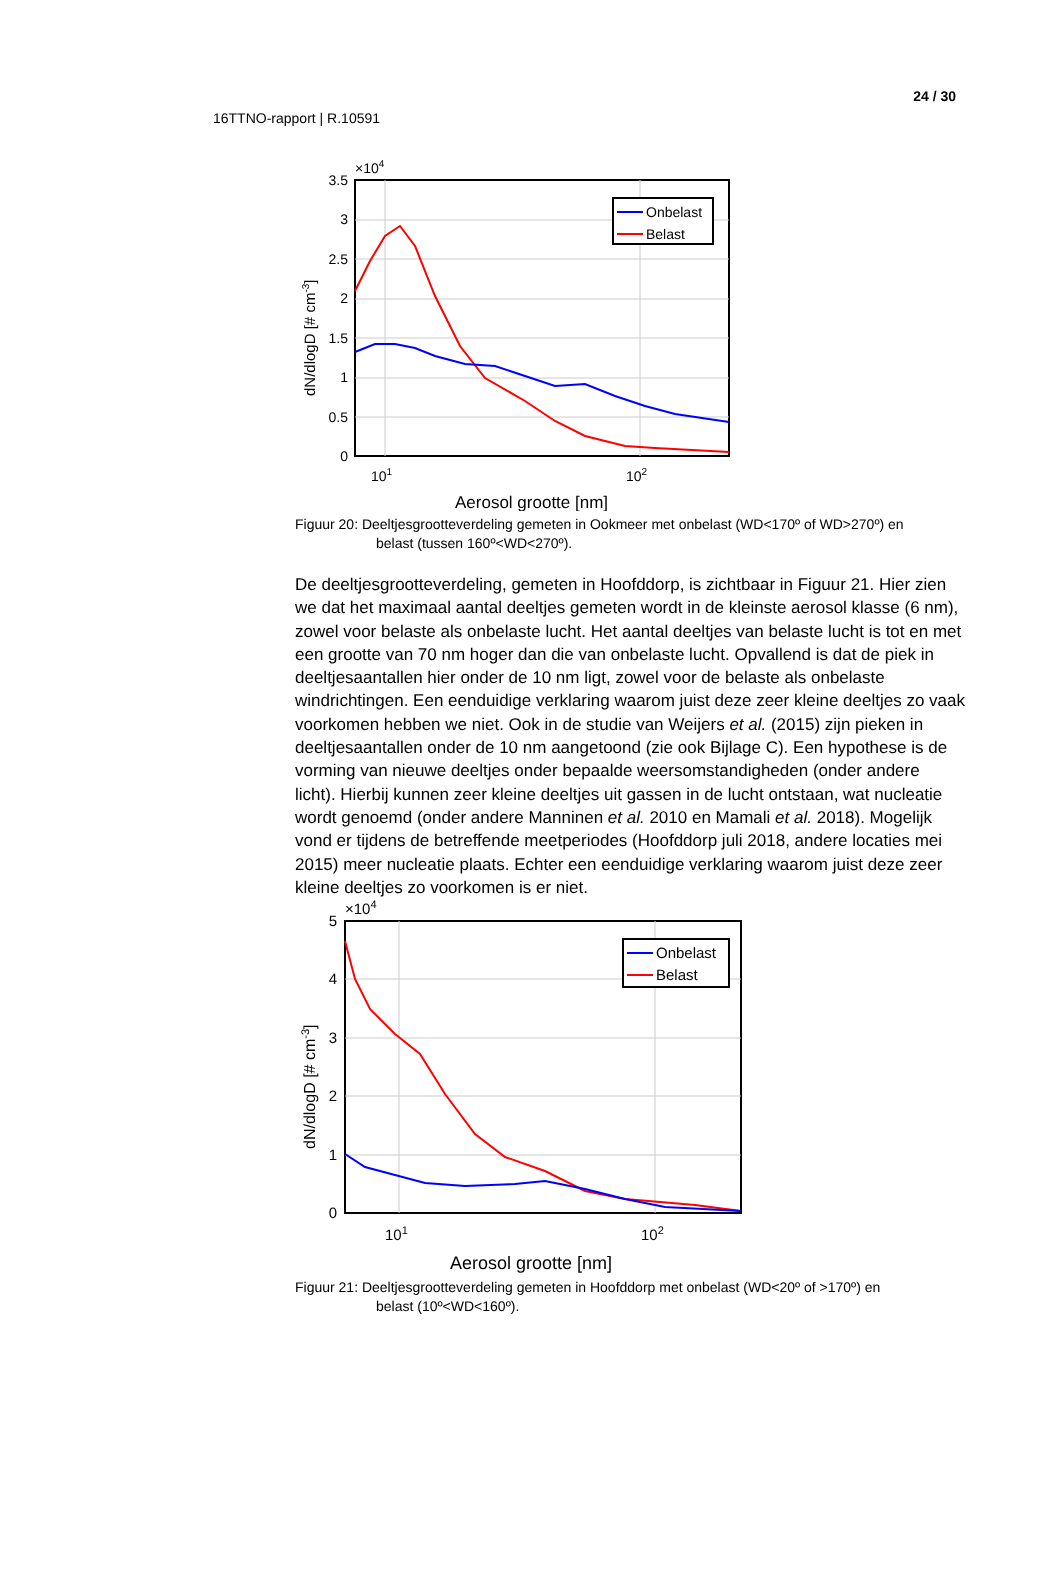24 / 30
16TTNO-rapport | R.10591
Onbelast
Belast
3.5
3
2.5
2
1.5
1
0.5
0
×104
101
102
Aerosol grootte [nm]
dN/dlogD [# cm-3]
Figuur 20: Deeltjesgrootteverdeling gemeten in Ookmeer met onbelast (WD<170º of WD>270º) en
belast (tussen 160º<WD<270º).
De deeltjesgrootteverdeling, gemeten in Hoofddorp, is zichtbaar in Figuur 21. Hier zien we dat het maximaal aantal deeltjes gemeten wordt in de kleinste aerosol klasse (6 nm), zowel voor belaste als onbelaste lucht. Het aantal deeltjes van belaste lucht is tot en met een grootte van 70 nm hoger dan die van onbelaste lucht. Opvallend is dat de piek in deeltjesaantallen hier onder de 10 nm ligt, zowel voor de belaste als onbelaste windrichtingen. Een eenduidige verklaring waarom juist deze zeer kleine deeltjes zo vaak voorkomen hebben we niet. Ook in de studie van Weijers et al. (2015) zijn pieken in deeltjesaantallen onder de 10 nm aangetoond (zie ook Bijlage C). Een hypothese is de vorming van nieuwe deeltjes onder bepaalde weersomstandigheden (onder andere licht). Hierbij kunnen zeer kleine deeltjes uit gassen in de lucht ontstaan, wat nucleatie wordt genoemd (onder andere Manninen et al. 2010 en Mamali et al. 2018). Mogelijk vond er tijdens de betreffende meetperiodes (Hoofddorp juli 2018, andere locaties mei 2015) meer nucleatie plaats. Echter een eenduidige verklaring waarom juist deze zeer kleine deeltjes zo voorkomen is er niet.
Onbelast
Belast
5
4
3
2
1
0
×104
101
102
Aerosol grootte [nm]
dN/dlogD [# cm-3]
Figuur 21: Deeltjesgrootteverdeling gemeten in Hoofddorp met onbelast (WD<20º of >170º) en
belast (10º<WD<160º).